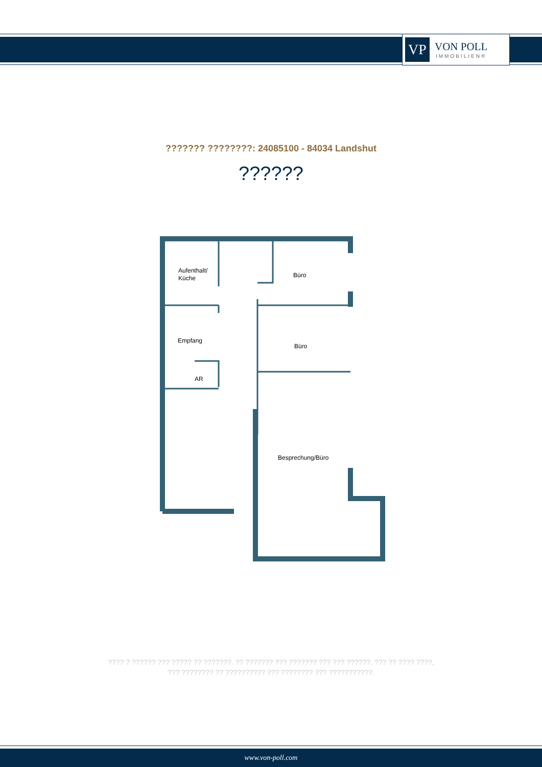VP
VON POLL
IMMOBILIEN®
??????? ????????: 24085100 - 84034 Landshut
??????
Aufenthalt/
Küche
Büro
Empfang
Büro
AR
Besprechung/Büro
???? ? ?????? ??? ????? ?? ???????. ?? ??????? ??? ??????? ??? ??? ??????. ??? ?? ???? ????, ??? ???????? ?? ?????????? ??? ???????? ??? ???????????.
www.von-poll.com